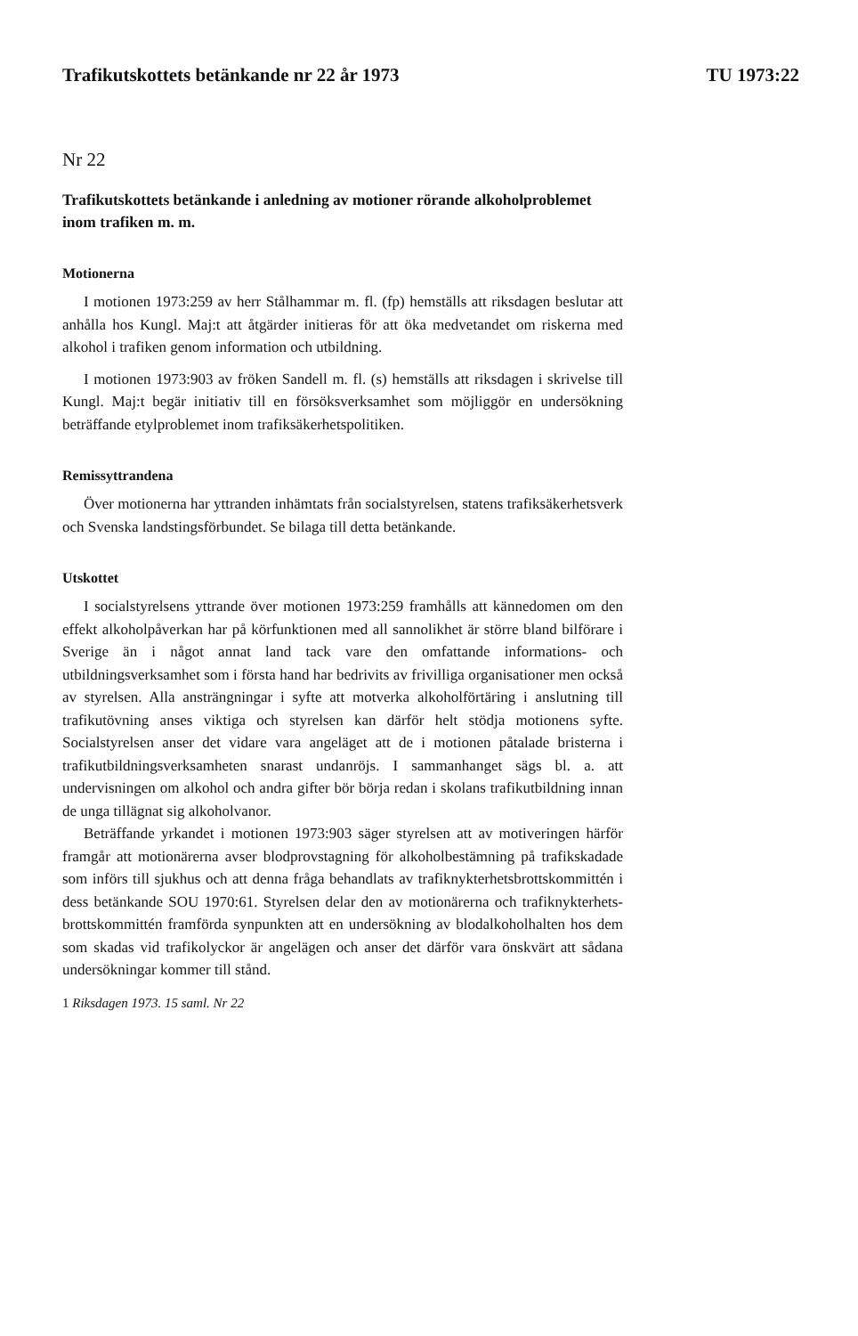Trafikutskottets betänkande nr 22 år 1973 TU 1973:22
Nr 22
Trafikutskottets betänkande i anledning av motioner rörande alkohol­problemet inom trafiken m. m.
Motionerna
I motionen 1973:259 av herr Stålhammar m. fl. (fp) hemställs att riksdagen beslutar att anhålla hos Kungl. Maj:t att åtgärder initieras för att öka medvetandet om riskerna med alkohol i trafiken genom information och utbildning.
I motionen 1973:903 av fröken Sandell m. fl. (s) hemställs att riksdagen i skrivelse till Kungl. Maj:t begär initiativ till en försöksverk­samhet som möjliggör en undersökning beträffande etylproblemet inom trafiksäkerhetspolitiken.
Remissyttrandena
Över motionerna har yttranden inhämtats från socialstyrelsen, statens trafiksäkerhetsverk och Svenska landstingsförbundet. Se bilaga till detta betänkande.
Utskottet
I socialstyrelsens yttrande över motionen 1973:259 framhålls att kännedomen om den effekt alkoholpåverkan har på körfunktionen med all sannolikhet är större bland bilförare i Sverige än i något annat land tack vare den omfattande informations- och utbildningsverksamhet som i första hand har bedrivits av frivilliga organisationer men också av styrelsen. Alla ansträngningar i syfte att motverka alkoholförtäring i anslutning till trafikutövning anses viktiga och styrelsen kan därför helt stödja motionens syfte. Socialstyrelsen anser det vidare vara angeläget att de i motionen påtalade bristerna i trafikutbildningsverksamheten snarast undanröjs. I sammanhanget sägs bl. a. att undervisningen om alkohol och andra gifter bör börja redan i skolans trafikutbildning innan de unga tillägnat sig alkoholvanor.
Beträffande yrkandet i motionen 1973:903 säger styrelsen att av motiveringen härför framgår att motionärerna avser blodprovstagning för alkoholbestämning på trafikskadade som införs till sjukhus och att denna fråga behandlats av trafiknykterhetsbrottskommittén i dess betänkande SOU 1970:61. Styrelsen delar den av motionärerna och trafiknykterhets­brottskommittén framförda synpunkten att en undersökning av blod­alkoholhalten hos dem som skadas vid trafikolyckor är angelägen och anser det därför vara önskvärt att sådana undersökningar kommer till stånd.
1 Riksdagen 1973. 15 saml. Nr 22